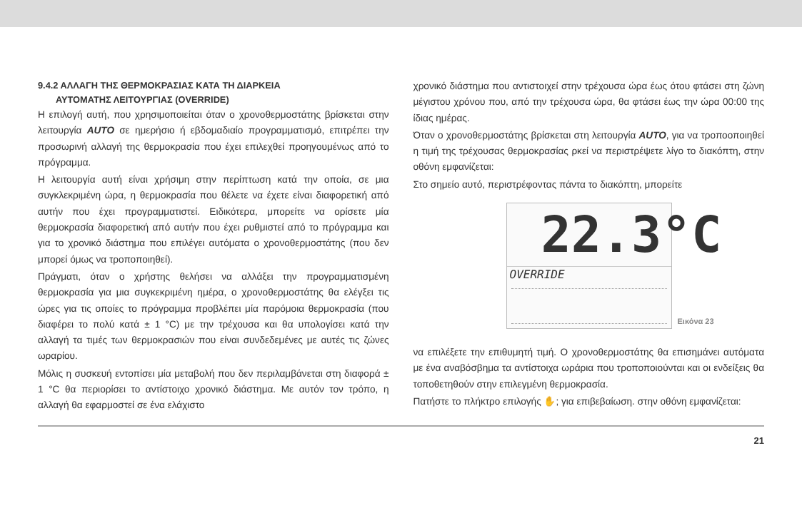9.4.2 ΑΛΛΑΓΗ ΤΗΣ ΘΕΡΜΟΚΡΑΣΙΑΣ ΚΑΤΑ ΤΗ ΔΙΑΡΚΕΙΑ
ΑΥΤΟΜΑΤΗΣ ΛΕΙΤΟΥΡΓΙΑΣ (OVERRIDE)
Η επιλογή αυτή, που χρησιμοποιείται όταν ο χρονοθερμοστάτης βρίσκεται στην λειτουργία AUTO σε ημερήσιο ή εβδομαδιαίο προγραμματισμό, επιτρέπει την προσωρινή αλλαγή της θερμοκρασία που έχει επιλεχθεί προηγουμένως από το πρόγραμμα.
Η λειτουργία αυτή είναι χρήσιμη στην περίπτωση κατά την οποία, σε μια συγκλεκριμένη ώρα, η θερμοκρασία που θέλετε να έχετε είναι διαφορετική από αυτήν που έχει προγραμματιστεί. Ειδικότερα, μπορείτε να ορίσετε μία θερμοκρασία διαφορετική από αυτήν που έχει ρυθμιστεί από το πρόγραμμα και για το χρονικό διάστημα που επιλέγει αυτόματα ο χρονοθερμοστάτης (που δεν μπορεί όμως να τροποποιηθεί).
Πράγματι, όταν ο χρήστης θελήσει να αλλάξει την προγραμματισμένη θερμοκρασία για μια συγκεκριμένη ημέρα, ο χρονοθερμοστάτης θα ελέγξει τις ώρες για τις οποίες το πρόγραμμα προβλέπει μία παρόμοια θερμοκρασία (που διαφέρει το πολύ κατά ± 1 °C) με την τρέχουσα και θα υπολογίσει κατά την αλλαγή τα τιμές των θερμοκρασιών που είναι συνδεδεμένες με αυτές τις ζώνες ωραρίου.
Μόλις η συσκευή εντοπίσει μία μεταβολή που δεν περιλαμβάνεται στη διαφορά ± 1 °C θα περιορίσει το αντίστοιχο χρονικό διάστημα. Με αυτόν τον τρόπο, η αλλαγή θα εφαρμοστεί σε ένα ελάχιστο
χρονικό διάστημα που αντιστοιχεί στην τρέχουσα ώρα έως ότου φτάσει στη ζώνη μέγιστου χρόνου που, από την τρέχουσα ώρα, θα φτάσει έως την ώρα 00:00 της ίδιας ημέρας.
Όταν ο χρονοθερμοστάτης βρίσκεται στη λειτουργία AUTO, για να τροποοποιηθεί η τιμή της τρέχουσας θερμοκρασίας ρκεί να περιστρέψετε λίγο το διακόπτη, στην οθόνη εμφανίζεται:
Στο σημείο αυτό, περιστρέφοντας πάντα το διακόπτη, μπορείτε
22.3°C
OVERRIDE
Εικόνα 23
να επιλέξετε την επιθυμητή τιμή. Ο χρονοθερμοστάτης θα επισημάνει αυτόματα με ένα αναβόσβημα τα αντίστοιχα ωράρια που τροποποιούνται και οι ενδείξεις θα τοποθετηθούν στην επιλεγμένη θερμοκρασία.
Πατήστε το πλήκτρο επιλογής ✋; για επιβεβαίωση. στην οθόνη εμφανίζεται:
21